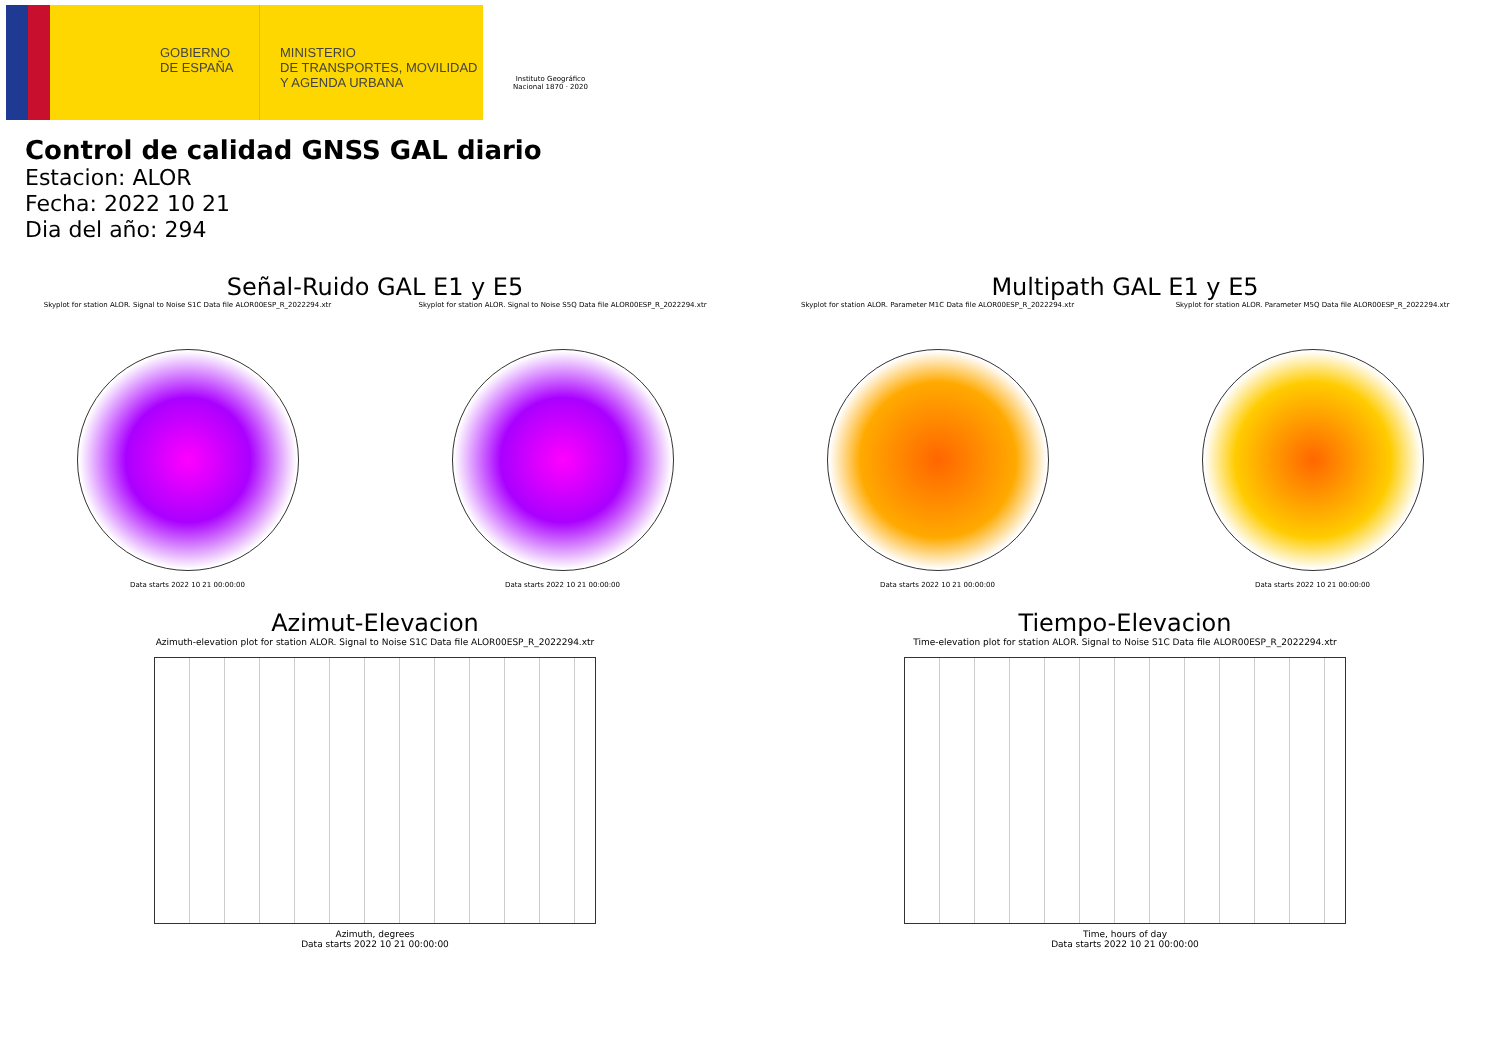GOBIERNO
DE ESPAÑA
MINISTERIO
DE TRANSPORTES, MOVILIDAD
Y AGENDA URBANA
Instituto Geográfico Nacional 1870 · 2020
Control de calidad GNSS GAL diario
Estacion: ALOR
Fecha: 2022 10 21
Dia del año: 294
Señal-Ruido GAL E1 y E5
Skyplot for station ALOR. Signal to Noise S1C Data file ALOR00ESP_R_2022294.xtr
Data starts 2022 10 21 00:00:00
Skyplot for station ALOR. Signal to Noise S5Q Data file ALOR00ESP_R_2022294.xtr
Data starts 2022 10 21 00:00:00
Multipath GAL E1 y E5
Skyplot for station ALOR. Parameter M1C Data file ALOR00ESP_R_2022294.xtr
Data starts 2022 10 21 00:00:00
Skyplot for station ALOR. Parameter M5Q Data file ALOR00ESP_R_2022294.xtr
Data starts 2022 10 21 00:00:00
Azimut-Elevacion
Azimuth-elevation plot for station ALOR. Signal to Noise S1C Data file ALOR00ESP_R_2022294.xtr
Azimuth, degrees
Data starts 2022 10 21 00:00:00
Tiempo-Elevacion
Time-elevation plot for station ALOR. Signal to Noise S1C Data file ALOR00ESP_R_2022294.xtr
Time, hours of day
Data starts 2022 10 21 00:00:00